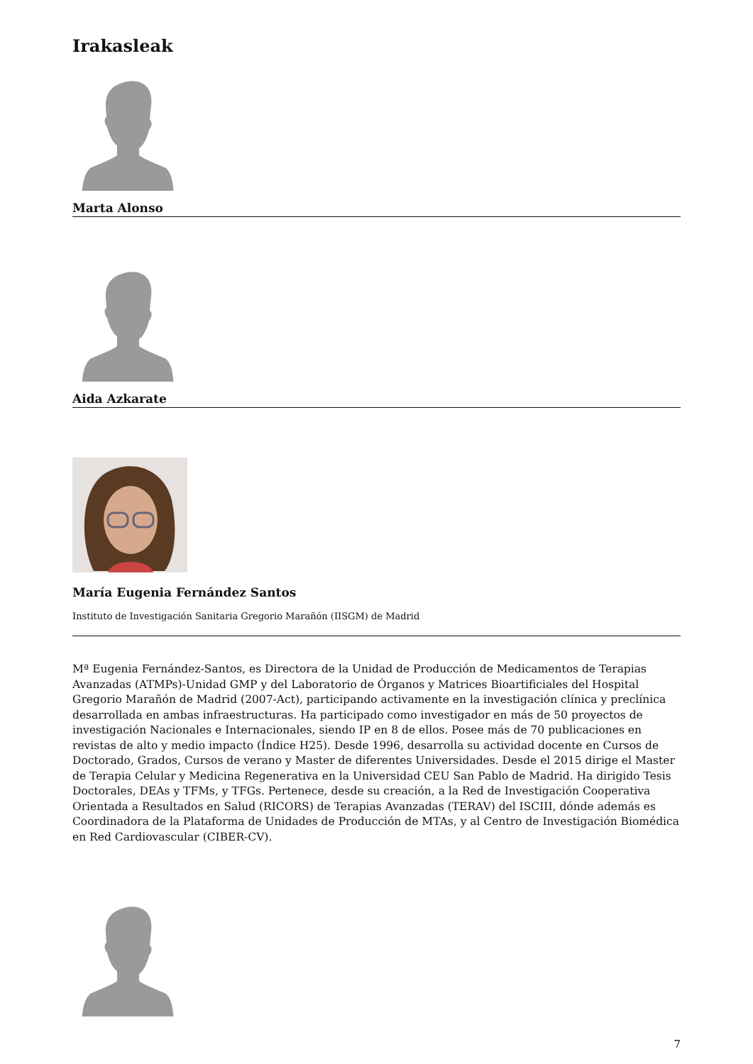Irakasleak
Marta Alonso
Aida Azkarate
María Eugenia Fernández Santos
Instituto de Investigación Sanitaria Gregorio Marañón (IISGM) de Madrid
Mª Eugenia Fernández-Santos, es Directora de la Unidad de Producción de Medicamentos de Terapias Avanzadas (ATMPs)-Unidad GMP y del Laboratorio de Órganos y Matrices Bioartificiales del Hospital Gregorio Marañón de Madrid (2007-Act), participando activamente en la investigación clínica y preclínica desarrollada en ambas infraestructuras. Ha participado como investigador en más de 50 proyectos de investigación Nacionales e Internacionales, siendo IP en 8 de ellos. Posee más de 70 publicaciones en revistas de alto y medio impacto (Índice H25). Desde 1996, desarrolla su actividad docente en Cursos de Doctorado, Grados, Cursos de verano y Master de diferentes Universidades. Desde el 2015 dirige el Master de Terapia Celular y Medicina Regenerativa en la Universidad CEU San Pablo de Madrid. Ha dirigido Tesis Doctorales, DEAs y TFMs, y TFGs. Pertenece, desde su creación, a la Red de Investigación Cooperativa Orientada a Resultados en Salud (RICORS) de Terapias Avanzadas (TERAV) del ISCIII, dónde además es Coordinadora de la Plataforma de Unidades de Producción de MTAs, y al Centro de Investigación Biomédica en Red Cardiovascular (CIBER-CV).
7